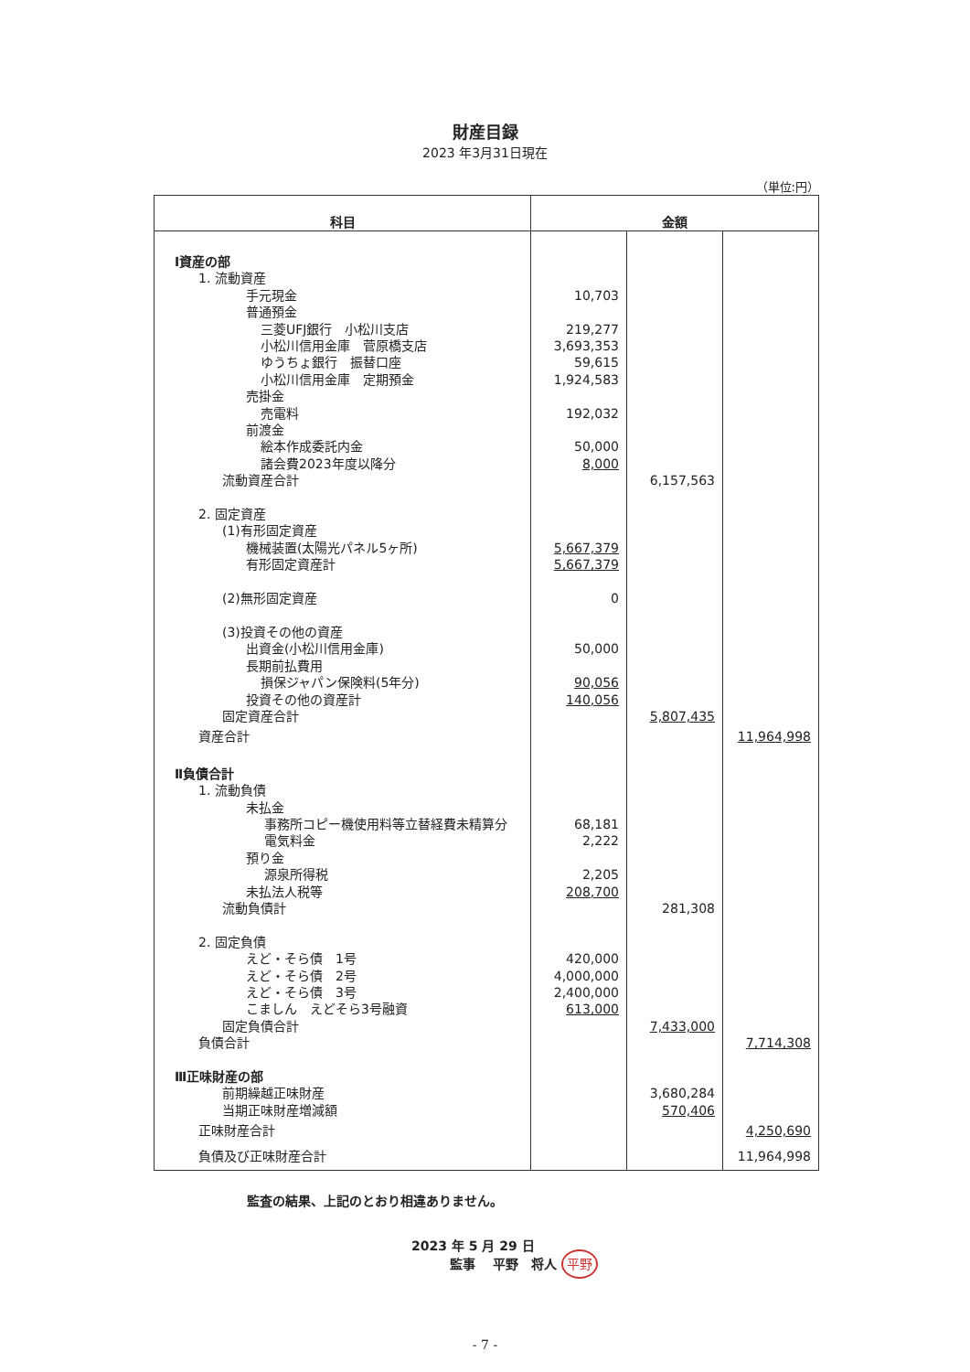財産目録
2023 年3月31日現在
（単位:円）
| 科目 | 金額 | | |
| --- | --- | --- | --- |
| Ⅰ資産の部 | | | |
| 1. 流動資産 | | | |
| 手元現金 | 10,703 | | |
| 普通預金 | | | |
| 三菱UFJ銀行 小松川支店 | 219,277 | | |
| 小松川信用金庫 菅原橋支店 | 3,693,353 | | |
| ゆうちょ銀行 振替口座 | 59,615 | | |
| 小松川信用金庫 定期預金 | 1,924,583 | | |
| 売掛金 | | | |
| 売電料 | 192,032 | | |
| 前渡金 | | | |
| 絵本作成委託内金 | 50,000 | | |
| 諸会費2023年度以降分 | 8,000 | | |
| 流動資産合計 | | 6,157,563 | |
| 2. 固定資産 | | | |
| (1)有形固定資産 | | | |
| 機械装置(太陽光パネル5ヶ所) | 5,667,379 | | |
| 有形固定資産計 | 5,667,379 | | |
| (2)無形固定資産 | 0 | | |
| (3)投資その他の資産 | | | |
| 出資金(小松川信用金庫) | 50,000 | | |
| 長期前払費用 | | | |
| 損保ジャパン保険料(5年分) | 90,056 | | |
| 投資その他の資産計 | 140,056 | | |
| 固定資産合計 | | 5,807,435 | |
| 資産合計 | | | 11,964,998 |
| Ⅱ負債合計 | | | |
| 1. 流動負債 | | | |
| 未払金 | | | |
| 事務所コピー機使用料等立替経費未精算分 | 68,181 | | |
| 電気料金 | 2,222 | | |
| 預り金 | | | |
| 源泉所得税 | 2,205 | | |
| 未払法人税等 | 208,700 | | |
| 流動負債計 | | 281,308 | |
| 2. 固定負債 | | | |
| えど・そら債 1号 | 420,000 | | |
| えど・そら債 2号 | 4,000,000 | | |
| えど・そら債 3号 | 2,400,000 | | |
| こましん えどそら3号融資 | 613,000 | | |
| 固定負債合計 | | 7,433,000 | |
| 負債合計 | | | 7,714,308 |
| Ⅲ正味財産の部 | | | |
| 前期繰越正味財産 | | 3,680,284 | |
| 当期正味財産増減額 | | 570,406 | |
| 正味財産合計 | | | 4,250,690 |
| 負債及び正味財産合計 | | | 11,964,998 |
監査の結果、上記のとおり相違ありません。
2023 年 5 月 29 日
　　　監事　 平野　将人 平野
- 7 -